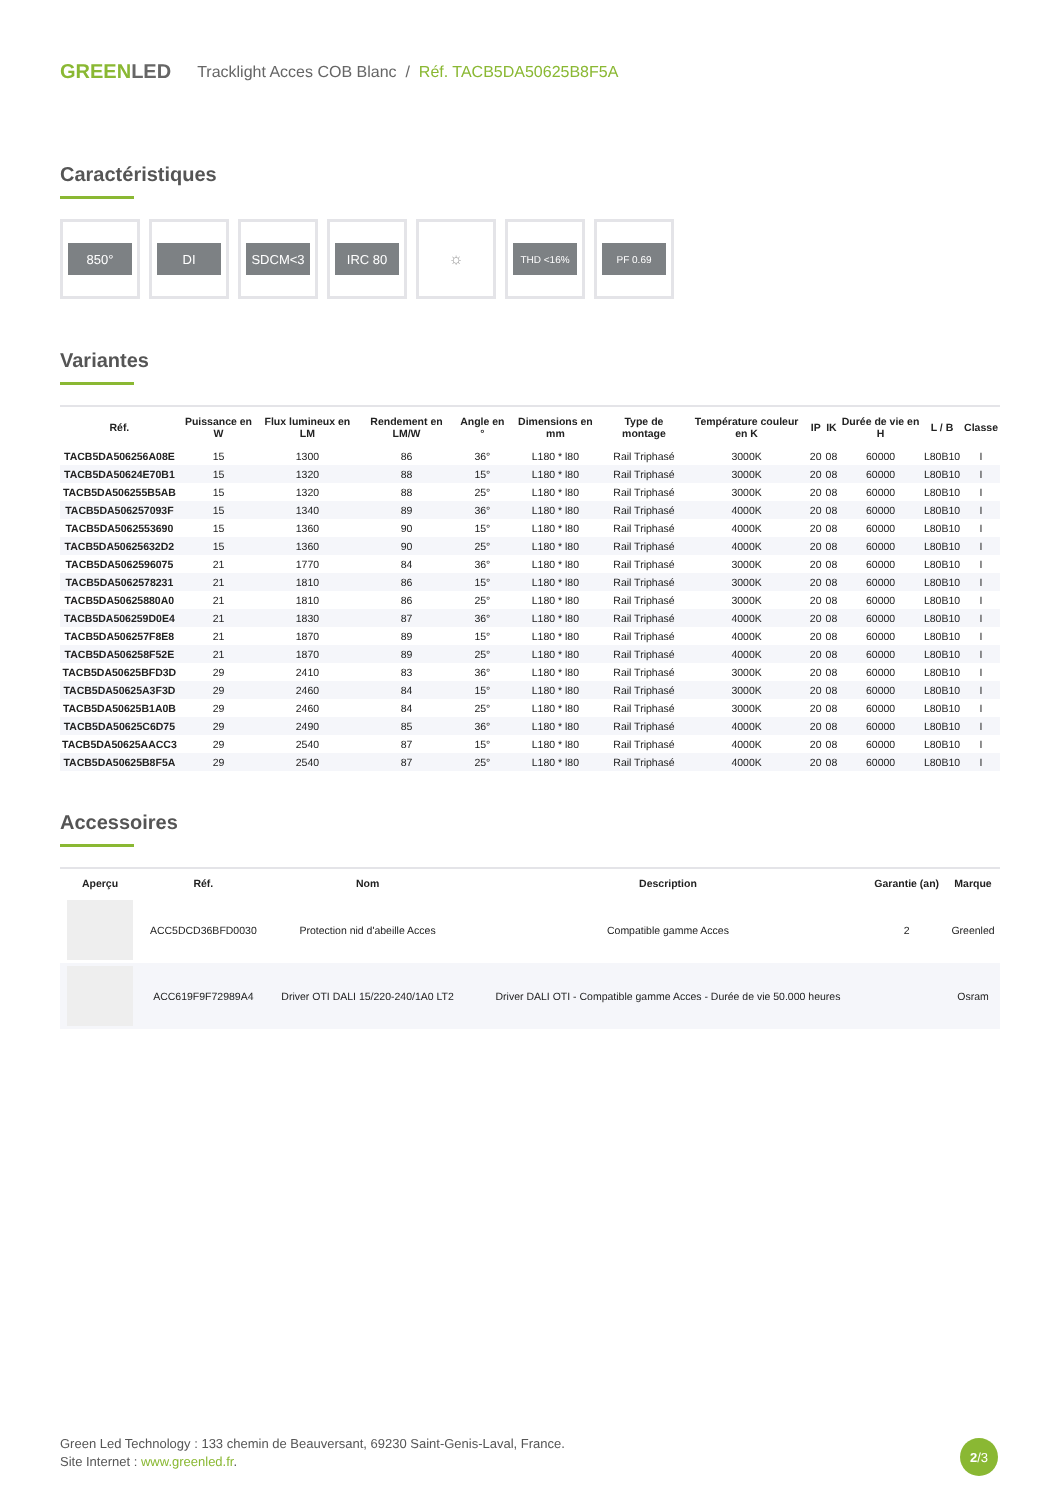GREENLED
Tracklight Acces COB Blanc / Réf. TACB5DA50625B8F5A
Caractéristiques
850° DI SDCM<3 IRC 80
☼
THD <16%
PF 0.69
Variantes
| Réf. | Puissance en W | Flux lumineux en LM | Rendement en LM/W | Angle en ° | Dimensions en mm | Type de montage | Température couleur en K | IP | IK | Durée de vie en H | L / B | Classe |
| --- | --- | --- | --- | --- | --- | --- | --- | --- | --- | --- | --- | --- |
| TACB5DA506256A08E | 15 | 1300 | 86 | 36° | L180 * l80 | Rail Triphasé | 3000K | 20 | 08 | 60000 | L80B10 | I |
| TACB5DA50624E70B1 | 15 | 1320 | 88 | 15° | L180 * l80 | Rail Triphasé | 3000K | 20 | 08 | 60000 | L80B10 | I |
| TACB5DA506255B5AB | 15 | 1320 | 88 | 25° | L180 * l80 | Rail Triphasé | 3000K | 20 | 08 | 60000 | L80B10 | I |
| TACB5DA506257093F | 15 | 1340 | 89 | 36° | L180 * l80 | Rail Triphasé | 4000K | 20 | 08 | 60000 | L80B10 | I |
| TACB5DA5062553690 | 15 | 1360 | 90 | 15° | L180 * l80 | Rail Triphasé | 4000K | 20 | 08 | 60000 | L80B10 | I |
| TACB5DA50625632D2 | 15 | 1360 | 90 | 25° | L180 * l80 | Rail Triphasé | 4000K | 20 | 08 | 60000 | L80B10 | I |
| TACB5DA5062596075 | 21 | 1770 | 84 | 36° | L180 * l80 | Rail Triphasé | 3000K | 20 | 08 | 60000 | L80B10 | I |
| TACB5DA5062578231 | 21 | 1810 | 86 | 15° | L180 * l80 | Rail Triphasé | 3000K | 20 | 08 | 60000 | L80B10 | I |
| TACB5DA50625880A0 | 21 | 1810 | 86 | 25° | L180 * l80 | Rail Triphasé | 3000K | 20 | 08 | 60000 | L80B10 | I |
| TACB5DA506259D0E4 | 21 | 1830 | 87 | 36° | L180 * l80 | Rail Triphasé | 4000K | 20 | 08 | 60000 | L80B10 | I |
| TACB5DA506257F8E8 | 21 | 1870 | 89 | 15° | L180 * l80 | Rail Triphasé | 4000K | 20 | 08 | 60000 | L80B10 | I |
| TACB5DA506258F52E | 21 | 1870 | 89 | 25° | L180 * l80 | Rail Triphasé | 4000K | 20 | 08 | 60000 | L80B10 | I |
| TACB5DA50625BFD3D | 29 | 2410 | 83 | 36° | L180 * l80 | Rail Triphasé | 3000K | 20 | 08 | 60000 | L80B10 | I |
| TACB5DA50625A3F3D | 29 | 2460 | 84 | 15° | L180 * l80 | Rail Triphasé | 3000K | 20 | 08 | 60000 | L80B10 | I |
| TACB5DA50625B1A0B | 29 | 2460 | 84 | 25° | L180 * l80 | Rail Triphasé | 3000K | 20 | 08 | 60000 | L80B10 | I |
| TACB5DA50625C6D75 | 29 | 2490 | 85 | 36° | L180 * l80 | Rail Triphasé | 4000K | 20 | 08 | 60000 | L80B10 | I |
| TACB5DA50625AACC3 | 29 | 2540 | 87 | 15° | L180 * l80 | Rail Triphasé | 4000K | 20 | 08 | 60000 | L80B10 | I |
| TACB5DA50625B8F5A | 29 | 2540 | 87 | 25° | L180 * l80 | Rail Triphasé | 4000K | 20 | 08 | 60000 | L80B10 | I |
Accessoires
| Aperçu | Réf. | Nom | Description | Garantie (an) | Marque |
| --- | --- | --- | --- | --- | --- |
| | ACC5DCD36BFD0030 | Protection nid d'abeille Acces | Compatible gamme Acces | 2 | Greenled |
| | ACC619F9F72989A4 | Driver OTI DALI 15/220-240/1A0 LT2 | Driver DALI OTI - Compatible gamme Acces - Durée de vie 50.000 heures | | Osram |
Green Led Technology : 133 chemin de Beauversant, 69230 Saint-Genis-Laval, France.
Site Internet : www.greenled.fr.
2 /3